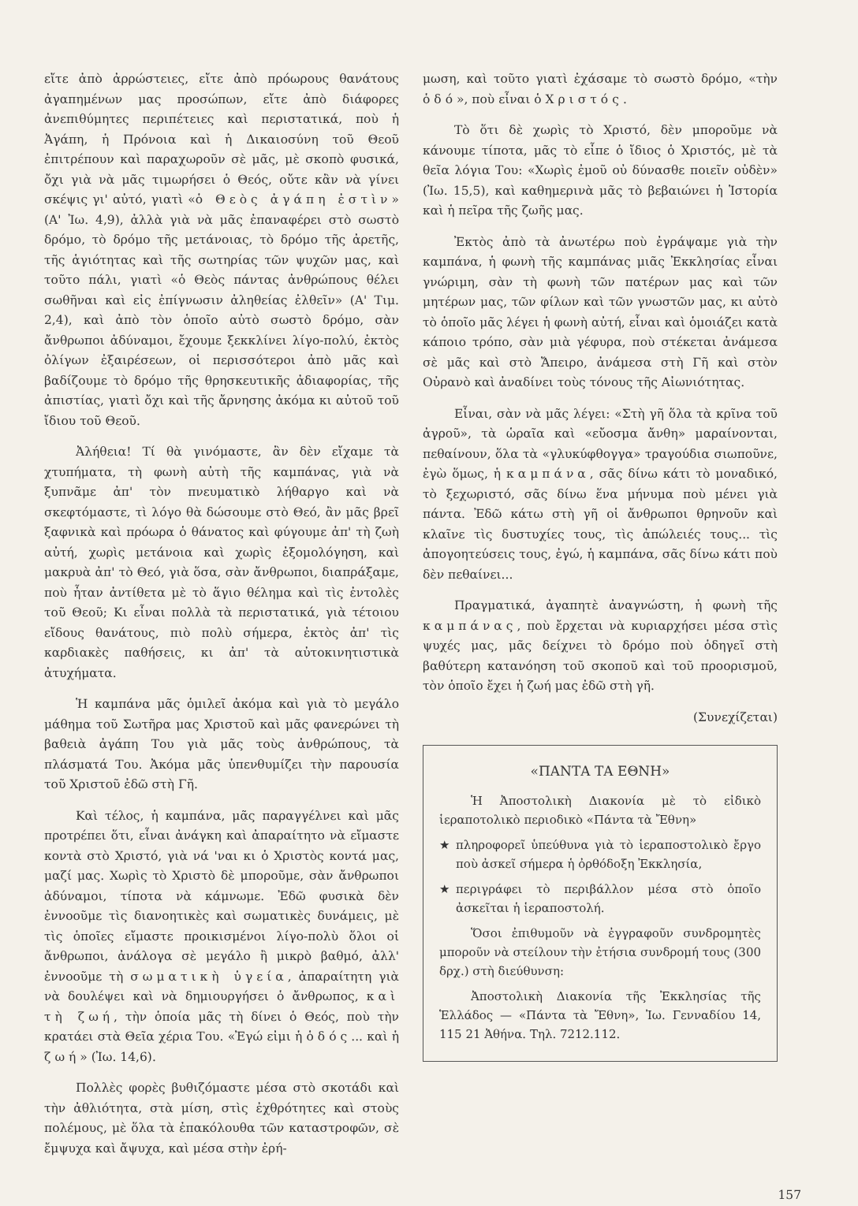εἴτε ἀπὸ ἀρρώστειες, εἴτε ἀπὸ πρόωρους θανάτους ἀγαπημένων μας προσώπων, εἴτε ἀπὸ διάφορες ἀνεπιθύμητες περιπέτειες καὶ περιστατικά, ποὺ ἡ Ἀγάπη, ἡ Πρόνοια καὶ ἡ Δικαιοσύνη τοῦ Θεοῦ ἐπιτρέπουν καὶ παραχωροῦν σὲ μᾶς, μὲ σκοπὸ φυσικά, ὄχι γιὰ νὰ μᾶς τιμωρήσει ὁ Θεός, οὔτε κἂν νὰ γίνει σκέψις γι' αὐτό, γιατὶ «ὁ Θεὸς ἀγάπη ἐστὶν» (Α' Ἰω. 4,9), ἀλλὰ γιὰ νὰ μᾶς ἐπαναφέρει στὸ σωστὸ δρόμο, τὸ δρόμο τῆς μετάνοιας, τὸ δρόμο τῆς ἀρετῆς, τῆς ἁγιότητας καὶ τῆς σωτηρίας τῶν ψυχῶν μας, καὶ τοῦτο πάλι, γιατὶ «ὁ Θεὸς πάντας ἀνθρώπους θέλει σωθῆναι καὶ εἰς ἐπίγνωσιν ἀληθείας ἐλθεῖν» (Α' Τιμ. 2,4), καὶ ἀπὸ τὸν ὁποῖο αὐτὸ σωστὸ δρόμο, σὰν ἄνθρωποι ἀδύναμοι, ἔχουμε ξεκκλίνει λίγο-πολύ, ἐκτὸς ὀλίγων ἐξαιρέσεων, οἱ περισσότεροι ἀπὸ μᾶς καὶ βαδίζουμε τὸ δρόμο τῆς θρησκευτικῆς ἀδιαφορίας, τῆς ἀπιστίας, γιατὶ ὄχι καὶ τῆς ἄρνησης ἀκόμα κι αὐτοῦ τοῦ ἴδιου τοῦ Θεοῦ.
Ἀλήθεια! Τί θὰ γινόμαστε, ἂν δὲν εἴχαμε τὰ χτυπήματα, τὴ φωνὴ αὐτὴ τῆς καμπάνας, γιὰ νὰ ξυπνᾶμε ἀπ' τὸν πνευματικὸ λήθαργο καὶ νὰ σκεφτόμαστε, τὶ λόγο θὰ δώσουμε στὸ Θεό, ἂν μᾶς βρεῖ ξαφνικὰ καὶ πρόωρα ὁ θάνατος καὶ φύγουμε ἀπ' τὴ ζωὴ αὐτή, χωρὶς μετάνοια καὶ χωρὶς ἐξομολόγηση, καὶ μακρυὰ ἀπ' τὸ Θεό, γιὰ ὅσα, σὰν ἄνθρωποι, διαπράξαμε, ποὺ ἦταν ἀντίθετα μὲ τὸ ἅγιο θέλημα καὶ τὶς ἐντολὲς τοῦ Θεοῦ; Κι εἶναι πολλὰ τὰ περιστατικά, γιὰ τέτοιου εἴδους θανάτους, πιὸ πολὺ σήμερα, ἐκτὸς ἀπ' τὶς καρδιακὲς παθήσεις, κι ἀπ' τὰ αὐτοκινητιστικὰ ἀτυχήματα.
Ἡ καμπάνα μᾶς ὁμιλεῖ ἀκόμα καὶ γιὰ τὸ μεγάλο μάθημα τοῦ Σωτῆρα μας Χριστοῦ καὶ μᾶς φανερώνει τὴ βαθειὰ ἀγάπη Του γιὰ μᾶς τοὺς ἀνθρώπους, τὰ πλάσματά Του. Ἀκόμα μᾶς ὑπενθυμίζει τὴν παρουσία τοῦ Χριστοῦ ἐδῶ στὴ Γῆ.
Καὶ τέλος, ἡ καμπάνα, μᾶς παραγγέλνει καὶ μᾶς προτρέπει ὅτι, εἶναι ἀνάγκη καὶ ἀπαραίτητο νὰ εἴμαστε κοντὰ στὸ Χριστό, γιὰ νά 'ναι κι ὁ Χριστὸς κοντά μας, μαζί μας. Χωρὶς τὸ Χριστὸ δὲ μποροῦμε, σὰν ἄνθρωποι ἀδύναμοι, τίποτα νὰ κάμνωμε. Ἐδῶ φυσικὰ δὲν ἐννοοῦμε τὶς διανοητικὲς καὶ σωματικὲς δυνάμεις, μὲ τὶς ὁποῖες εἴμαστε προικισμένοι λίγο-πολὺ ὅλοι οἱ ἄνθρωποι, ἀνάλογα σὲ μεγάλο ἢ μικρὸ βαθμό, ἀλλ' ἐννοοῦμε τὴ σωματικὴ ὑγεία, ἀπαραίτητη γιὰ νὰ δουλέψει καὶ νὰ δημιουργήσει ὁ ἄνθρωπος, καὶ τὴ ζωή, τὴν ὁποία μᾶς τὴ δίνει ὁ Θεός, ποὺ τὴν κρατάει στὰ Θεῖα χέρια Του. «Ἐγώ εἰμι ἡ ὁδός... καὶ ἡ ζωή» (Ἰω. 14,6).
Πολλὲς φορὲς βυθιζόμαστε μέσα στὸ σκοτάδι καὶ τὴν ἀθλιότητα, στὰ μίση, στὶς ἐχθρότητες καὶ στοὺς πολέμους, μὲ ὅλα τὰ ἐπακόλουθα τῶν καταστροφῶν, σὲ ἔμψυχα καὶ ἄψυχα, καὶ μέσα στὴν ἐρή-
μωση, καὶ τοῦτο γιατὶ ἐχάσαμε τὸ σωστὸ δρόμο, «τὴν ὁδό», ποὺ εἶναι ὁ Χριστός.
Τὸ ὅτι δὲ χωρὶς τὸ Χριστό, δὲν μποροῦμε νὰ κάνουμε τίποτα, μᾶς τὸ εἶπε ὁ ἴδιος ὁ Χριστός, μὲ τὰ θεῖα λόγια Του: «Χωρὶς ἐμοῦ οὐ δύνασθε ποιεῖν οὐδὲν» (Ἰω. 15,5), καὶ καθημερινὰ μᾶς τὸ βεβαιώνει ἡ Ἱστορία καὶ ἡ πεῖρα τῆς ζωῆς μας.
Ἐκτὸς ἀπὸ τὰ ἀνωτέρω ποὺ ἐγράψαμε γιὰ τὴν καμπάνα, ἡ φωνὴ τῆς καμπάνας μιᾶς Ἐκκλησίας εἶναι γνώριμη, σὰν τὴ φωνὴ τῶν πατέρων μας καὶ τῶν μητέρων μας, τῶν φίλων καὶ τῶν γνωστῶν μας, κι αὐτὸ τὸ ὁποῖο μᾶς λέγει ἡ φωνὴ αὐτή, εἶναι καὶ ὁμοιάζει κατὰ κάποιο τρόπο, σὰν μιὰ γέφυρα, ποὺ στέκεται ἀνάμεσα σὲ μᾶς καὶ στὸ Ἄπειρο, ἀνάμεσα στὴ Γῆ καὶ στὸν Οὐρανὸ καὶ ἀναδίνει τοὺς τόνους τῆς Αἰωνιότητας.
Εἶναι, σὰν νὰ μᾶς λέγει: «Στὴ γῆ ὅλα τὰ κρῖνα τοῦ ἀγροῦ», τὰ ὡραῖα καὶ «εὔοσμα ἄνθη» μαραίνονται, πεθαίνουν, ὅλα τὰ «γλυκύφθογγα» τραγούδια σιωποῦνε, ἐγὼ ὅμως, ἡ καμπάνα, σᾶς δίνω κάτι τὸ μοναδικό, τὸ ξεχωριστό, σᾶς δίνω ἕνα μήνυμα ποὺ μένει γιὰ πάντα. Ἐδῶ κάτω στὴ γῆ οἱ ἄνθρωποι θρηνοῦν καὶ κλαῖνε τὶς δυστυχίες τους, τὶς ἀπώλειές τους... τὶς ἀπογοητεύσεις τους, ἐγώ, ἡ καμπάνα, σᾶς δίνω κάτι ποὺ δὲν πεθαίνει...
Πραγματικά, ἀγαπητὲ ἀναγνώστη, ἡ φωνὴ τῆς καμπάνας, ποὺ ἔρχεται νὰ κυριαρχήσει μέσα στὶς ψυχές μας, μᾶς δείχνει τὸ δρόμο ποὺ ὁδηγεῖ στὴ βαθύτερη κατανόηση τοῦ σκοποῦ καὶ τοῦ προορισμοῦ, τὸν ὁποῖο ἔχει ἡ ζωή μας ἐδῶ στὴ γῆ.
(Συνεχίζεται)
«ΠΑΝΤΑ ΤΑ ΕΘΝΗ»
Ἡ Ἀποστολικὴ Διακονία μὲ τὸ εἰδικὸ ἱεραποτολικὸ περιοδικὸ «Πάντα τὰ Ἔθνη»
★ πληροφορεῖ ὑπεύθυνα γιὰ τὸ ἱεραποστολικὸ ἔργο ποὺ ἀσκεῖ σήμερα ἡ ὀρθόδοξη Ἐκκλησία,
★ περιγράφει τὸ περιβάλλον μέσα στὸ ὁποῖο ἀσκεῖται ἡ ἱεραποστολή.
Ὅσοι ἐπιθυμοῦν νὰ ἐγγραφοῦν συνδρομητὲς μποροῦν νὰ στείλουν τὴν ἐτήσια συνδρομή τους (300 δρχ.) στὴ διεύθυνση:
Ἀποστολικὴ Διακονία τῆς Ἐκκλησίας τῆς Ἑλλάδος — «Πάντα τὰ Ἔθνη», Ἰω. Γενναδίου 14, 115 21 Ἀθήνα. Τηλ. 7212.112.
157